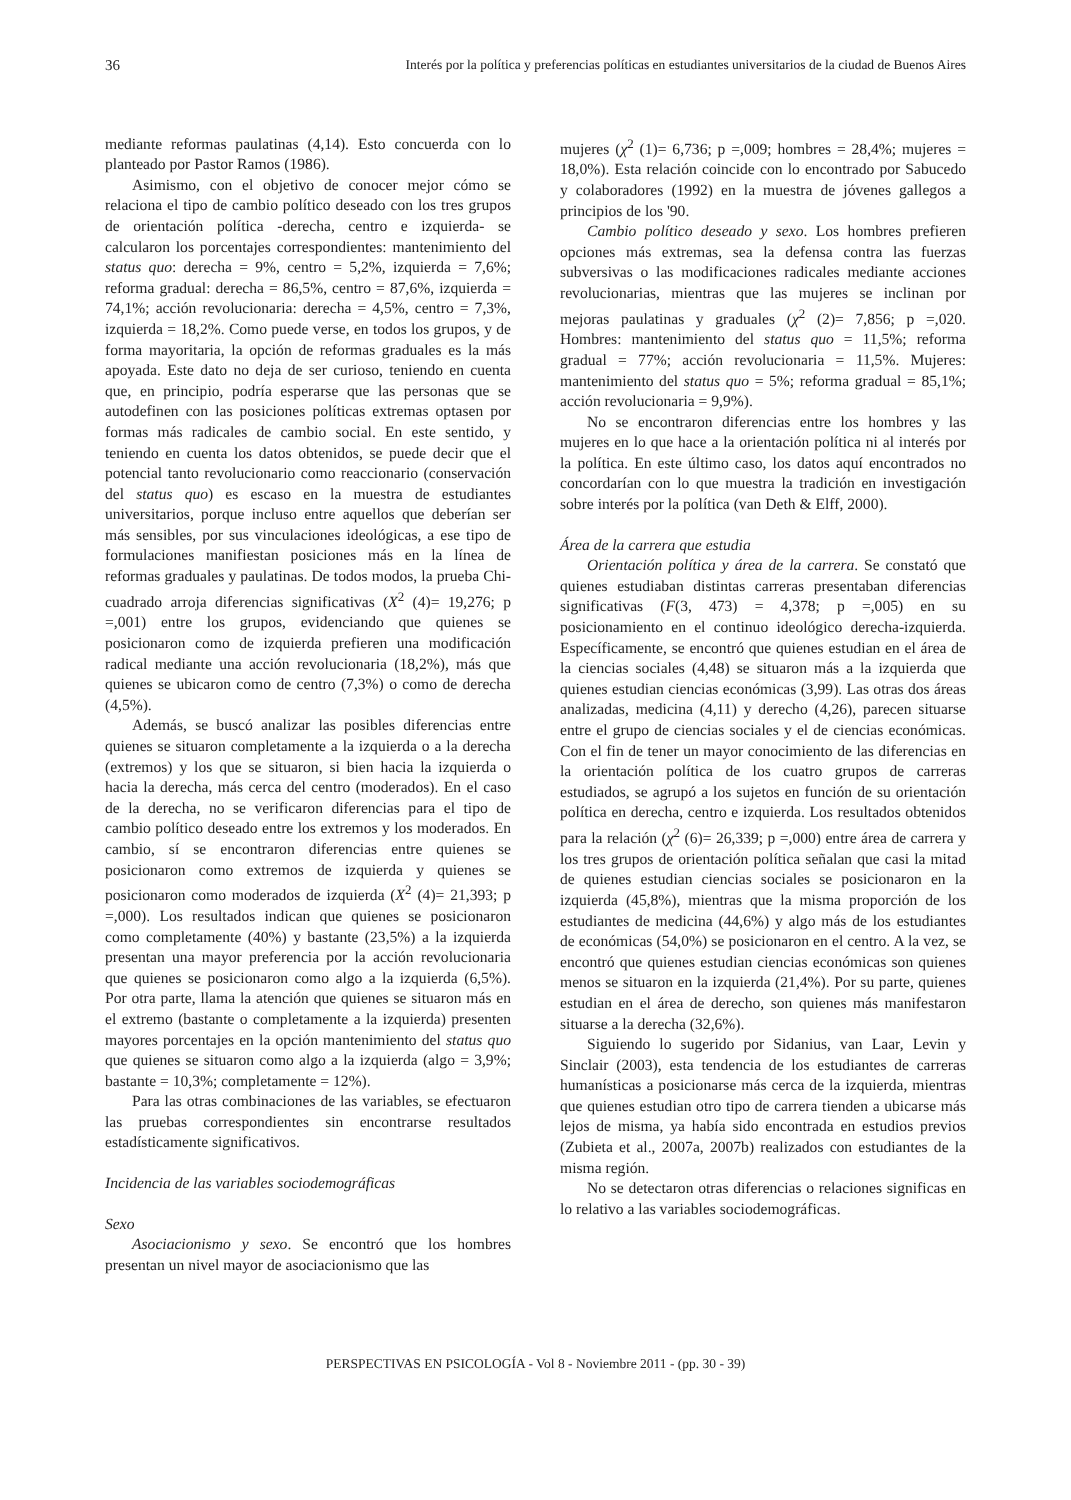36 Interés por la política y preferencias políticas en estudiantes universitarios de la ciudad de Buenos Aires
mediante reformas paulatinas (4,14). Esto concuerda con lo planteado por Pastor Ramos (1986).
Asimismo, con el objetivo de conocer mejor cómo se relaciona el tipo de cambio político deseado con los tres grupos de orientación política -derecha, centro e izquierda- se calcularon los porcentajes correspondientes: mantenimiento del status quo: derecha = 9%, centro = 5,2%, izquierda = 7,6%; reforma gradual: derecha = 86,5%, centro = 87,6%, izquierda = 74,1%; acción revolucionaria: derecha = 4,5%, centro = 7,3%, izquierda = 18,2%. Como puede verse, en todos los grupos, y de forma mayoritaria, la opción de reformas graduales es la más apoyada. Este dato no deja de ser curioso, teniendo en cuenta que, en principio, podría esperarse que las personas que se autodefinen con las posiciones políticas extremas optasen por formas más radicales de cambio social. En este sentido, y teniendo en cuenta los datos obtenidos, se puede decir que el potencial tanto revolucionario como reaccionario (conservación del status quo) es escaso en la muestra de estudiantes universitarios, porque incluso entre aquellos que deberían ser más sensibles, por sus vinculaciones ideológicas, a ese tipo de formulaciones manifiestan posiciones más en la línea de reformas graduales y paulatinas. De todos modos, la prueba Chi-cuadrado arroja diferencias significativas (X<sup>2</sup> (4)= 19,276; p =,001) entre los grupos, evidenciando que quienes se posicionaron como de izquierda prefieren una modificación radical mediante una acción revolucionaria (18,2%), más que quienes se ubicaron como de centro (7,3%) o como de derecha (4,5%).
Además, se buscó analizar las posibles diferencias entre quienes se situaron completamente a la izquierda o a la derecha (extremos) y los que se situaron, si bien hacia la izquierda o hacia la derecha, más cerca del centro (moderados). En el caso de la derecha, no se verificaron diferencias para el tipo de cambio político deseado entre los extremos y los moderados. En cambio, sí se encontraron diferencias entre quienes se posicionaron como extremos de izquierda y quienes se posicionaron como moderados de izquierda (X<sup>2</sup> (4)= 21,393; p =,000). Los resultados indican que quienes se posicionaron como completamente (40%) y bastante (23,5%) a la izquierda presentan una mayor preferencia por la acción revolucionaria que quienes se posicionaron como algo a la izquierda (6,5%). Por otra parte, llama la atención que quienes se situaron más en el extremo (bastante o completamente a la izquierda) presenten mayores porcentajes en la opción mantenimiento del status quo que quienes se situaron como algo a la izquierda (algo = 3,9%; bastante = 10,3%; completamente = 12%).
Para las otras combinaciones de las variables, se efectuaron las pruebas correspondientes sin encontrarse resultados estadísticamente significativos.
Incidencia de las variables sociodemográficas
Sexo
Asociacionismo y sexo. Se encontró que los hombres presentan un nivel mayor de asociacionismo que las
mujeres (χ<sup>2</sup> (1)= 6,736; p =,009; hombres = 28,4%; mujeres = 18,0%). Esta relación coincide con lo encontrado por Sabucedo y colaboradores (1992) en la muestra de jóvenes gallegos a principios de los '90.
Cambio político deseado y sexo. Los hombres prefieren opciones más extremas, sea la defensa contra las fuerzas subversivas o las modificaciones radicales mediante acciones revolucionarias, mientras que las mujeres se inclinan por mejoras paulatinas y graduales (χ<sup>2</sup> (2)= 7,856; p =,020. Hombres: mantenimiento del status quo = 11,5%; reforma gradual = 77%; acción revolucionaria = 11,5%. Mujeres: mantenimiento del status quo = 5%; reforma gradual = 85,1%; acción revolucionaria = 9,9%).
No se encontraron diferencias entre los hombres y las mujeres en lo que hace a la orientación política ni al interés por la política. En este último caso, los datos aquí encontrados no concordarían con lo que muestra la tradición en investigación sobre interés por la política (van Deth & Elff, 2000).
Área de la carrera que estudia
Orientación política y área de la carrera. Se constató que quienes estudiaban distintas carreras presentaban diferencias significativas (F(3, 473) = 4,378; p =,005) en su posicionamiento en el continuo ideológico derecha-izquierda. Específicamente, se encontró que quienes estudian en el área de la ciencias sociales (4,48) se situaron más a la izquierda que quienes estudian ciencias económicas (3,99). Las otras dos áreas analizadas, medicina (4,11) y derecho (4,26), parecen situarse entre el grupo de ciencias sociales y el de ciencias económicas. Con el fin de tener un mayor conocimiento de las diferencias en la orientación política de los cuatro grupos de carreras estudiados, se agrupó a los sujetos en función de su orientación política en derecha, centro e izquierda. Los resultados obtenidos para la relación (χ<sup>2</sup> (6)= 26,339; p =,000) entre área de carrera y los tres grupos de orientación política señalan que casi la mitad de quienes estudian ciencias sociales se posicionaron en la izquierda (45,8%), mientras que la misma proporción de los estudiantes de medicina (44,6%) y algo más de los estudiantes de económicas (54,0%) se posicionaron en el centro. A la vez, se encontró que quienes estudian ciencias económicas son quienes menos se situaron en la izquierda (21,4%). Por su parte, quienes estudian en el área de derecho, son quienes más manifestaron situarse a la derecha (32,6%).
Siguiendo lo sugerido por Sidanius, van Laar, Levin y Sinclair (2003), esta tendencia de los estudiantes de carreras humanísticas a posicionarse más cerca de la izquierda, mientras que quienes estudian otro tipo de carrera tienden a ubicarse más lejos de misma, ya había sido encontrada en estudios previos (Zubieta et al., 2007a, 2007b) realizados con estudiantes de la misma región.
No se detectaron otras diferencias o relaciones significas en lo relativo a las variables sociodemográficas.
PERSPECTIVAS EN PSICOLOGÍA - Vol 8 - Noviembre 2011 - (pp. 30 - 39)